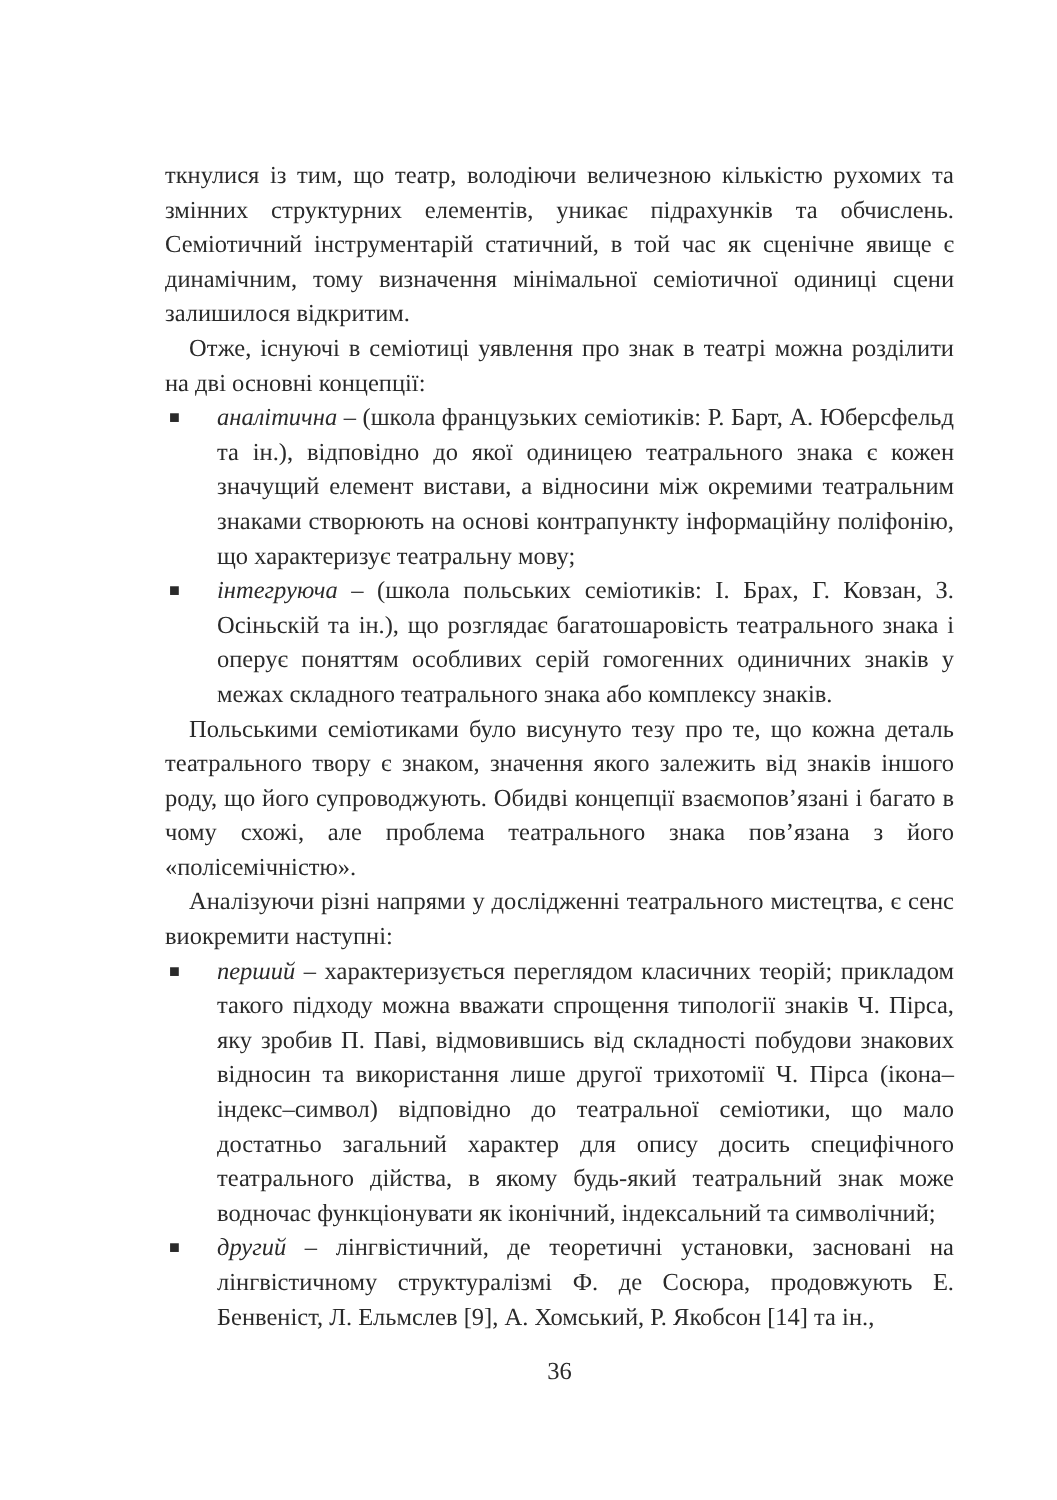ткнулися із тим, що театр, володіючи величезною кількістю рухомих та змінних структурних елементів, уникає підрахунків та обчислень. Семіотичний інструментарій статичний, в той час як сценічне явище є динамічним, тому визначення мінімальної семіотичної одиниці сцени залишилося відкритим.
Отже, існуючі в семіотиці уявлення про знак в театрі можна розділити на дві основні концепції:
■ аналітична – (школа французьких семіотиків: Р. Барт, А. Юберсфельд та ін.), відповідно до якої одиницею театрального знака є кожен значущий елемент вистави, а відносини між окремими театральним знаками створюють на основі контрапункту інформаційну поліфонію, що характеризує театральну мову;
■ інтегруюча – (школа польських семіотиків: І. Брах, Г. Ковзан, З. Осіньскій та ін.), що розглядає багатошаровість театрального знака і оперує поняттям особливих серій гомогенних одиничних знаків у межах складного театрального знака або комплексу знаків.
Польськими семіотиками було висунуто тезу про те, що кожна деталь театрального твору є знаком, значення якого залежить від знаків іншого роду, що його супроводжують. Обидві концепції взаємопов’язані і багато в чому схожі, але проблема театрального знака пов’язана з його «полісемічністю».
Аналізуючи різні напрями у дослідженні театрального мистецтва, є сенс виокремити наступні:
■ перший – характеризується переглядом класичних теорій; прикладом такого підходу можна вважати спрощення типології знаків Ч. Пірса, яку зробив П. Паві, відмовившись від складності побудови знакових відносин та використання лише другої трихотомії Ч. Пірса (ікона–індекс–символ) відповідно до театральної семіотики, що мало достатньо загальний характер для опису досить специфічного театрального дійства, в якому будь-який театральний знак може водночас функціонувати як іконічний, індексальний та символічний;
■ другий – лінгвістичний, де теоретичні установки, засновані на лінгвістичному структуралізмі Ф. де Сосюра, продовжують Е. Бенвеніст, Л. Ельмслев [9], А. Хомський, Р. Якобсон [14] та ін.,
36